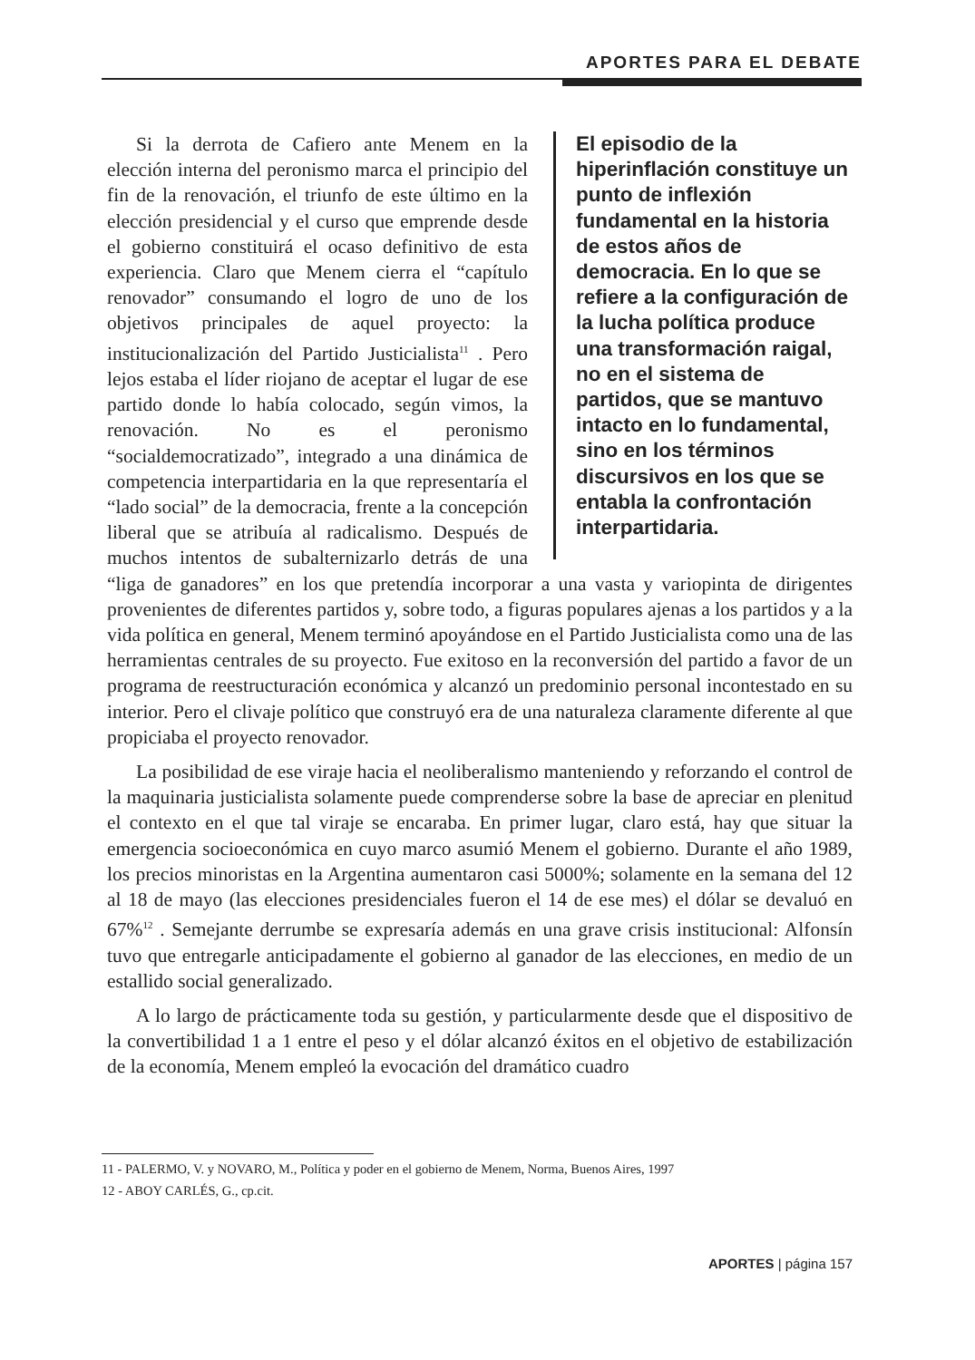APORTES PARA EL DEBATE
El episodio de la hiperinflación constituye un punto de inflexión fundamental en la historia de estos años de democracia. En lo que se refiere a la configuración de la lucha política produce una transformación raigal, no en el sistema de partidos, que se mantuvo intacto en lo fundamental, sino en los términos discursivos en los que se entabla la confrontación interpartidaria.
Si la derrota de Cafiero ante Menem en la elección interna del peronismo marca el principio del fin de la renovación, el triunfo de este último en la elección presidencial y el curso que emprende desde el gobierno constituirá el ocaso definitivo de esta experiencia. Claro que Menem cierra el “capítulo renovador” consumando el logro de uno de los objetivos principales de aquel proyecto: la institucionalización del Partido Justicialista<sup>11</sup> . Pero lejos estaba el líder riojano de aceptar el lugar de ese partido donde lo había colocado, según vimos, la renovación. No es el peronismo “socialdemocratizado”, integrado a una dinámica de competencia interpartidaria en la que representaría el “lado social” de la democracia, frente a la concepción liberal que se atribuía al radicalismo. Después de muchos intentos de subalternizarlo detrás de una “liga de ganadores” en los que pretendía incorporar a una vasta y variopinta de dirigentes provenientes de diferentes partidos y, sobre todo, a figuras populares ajenas a los partidos y a la vida política en general, Menem terminó apoyándose en el Partido Justicialista como una de las herramientas centrales de su proyecto. Fue exitoso en la reconversión del partido a favor de un programa de reestructuración económica y alcanzó un predominio personal incontestado en su interior. Pero el clivaje político que construyó era de una naturaleza claramente diferente al que propiciaba el proyecto renovador.
La posibilidad de ese viraje hacia el neoliberalismo manteniendo y reforzando el control de la maquinaria justicialista solamente puede comprenderse sobre la base de apreciar en plenitud el contexto en el que tal viraje se encaraba. En primer lugar, claro está, hay que situar la emergencia socioeconómica en cuyo marco asumió Menem el gobierno. Durante el año 1989, los precios minoristas en la Argentina aumentaron casi 5000%; solamente en la semana del 12 al 18 de mayo (las elecciones presidenciales fueron el 14 de ese mes) el dólar se devaluó en 67%<sup>12</sup> . Semejante derrumbe se expresaría además en una grave crisis institucional: Alfonsín tuvo que entregarle anticipadamente el gobierno al ganador de las elecciones, en medio de un estallido social generalizado.
A lo largo de prácticamente toda su gestión, y particularmente desde que el dispositivo de la convertibilidad 1 a 1 entre el peso y el dólar alcanzó éxitos en el objetivo de estabilización de la economía, Menem empleó la evocación del dramático cuadro
11 - PALERMO, V. y NOVARO, M., Política y poder en el gobierno de Menem, Norma, Buenos Aires, 1997
12 - ABOY CARLÉS, G., cp.cit.
APORTES | página 157